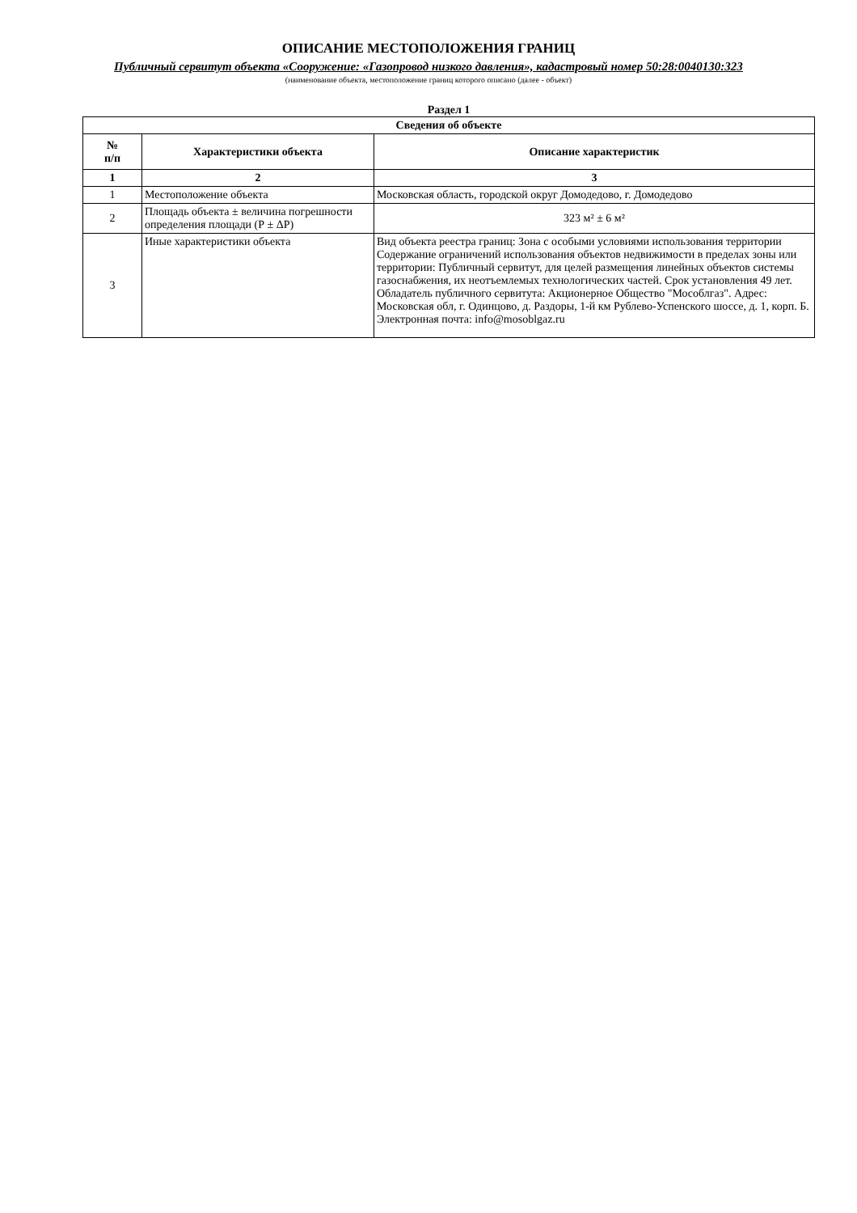ОПИСАНИЕ МЕСТОПОЛОЖЕНИЯ ГРАНИЦ
Публичный сервитут объекта «Сооружение: «Газопровод низкого давления», кадастровый номер 50:28:0040130:323
(наименование объекта, местоположение границ которого описано (далее - объект)
Раздел 1
| Сведения об объекте | | |
| --- | --- | --- |
| № п/п | Характеристики объекта | Описание характеристик |
| 1 | 2 | 3 |
| 1 | Местоположение объекта | Московская область, городской округ Домодедово, г. Домодедово |
| 2 | Площадь объекта ± величина погрешности определения площади (Р ± ΔР) | 323 м² ± 6 м² |
| 3 | Иные характеристики объекта | Вид объекта реестра границ: Зона с особыми условиями использования территории Содержание ограничений использования объектов недвижимости в пределах зоны или территории: Публичный сервитут, для целей размещения линейных объектов системы газоснабжения, их неотъемлемых технологических частей. Срок установления 49 лет. Обладатель публичного сервитута: Акционерное Общество "Мособлгаз". Адрес: Московская обл, г. Одинцово, д. Раздоры, 1-й км Рублево-Успенского шоссе, д. 1, корп. Б. Электронная почта: info@mosoblgaz.ru |